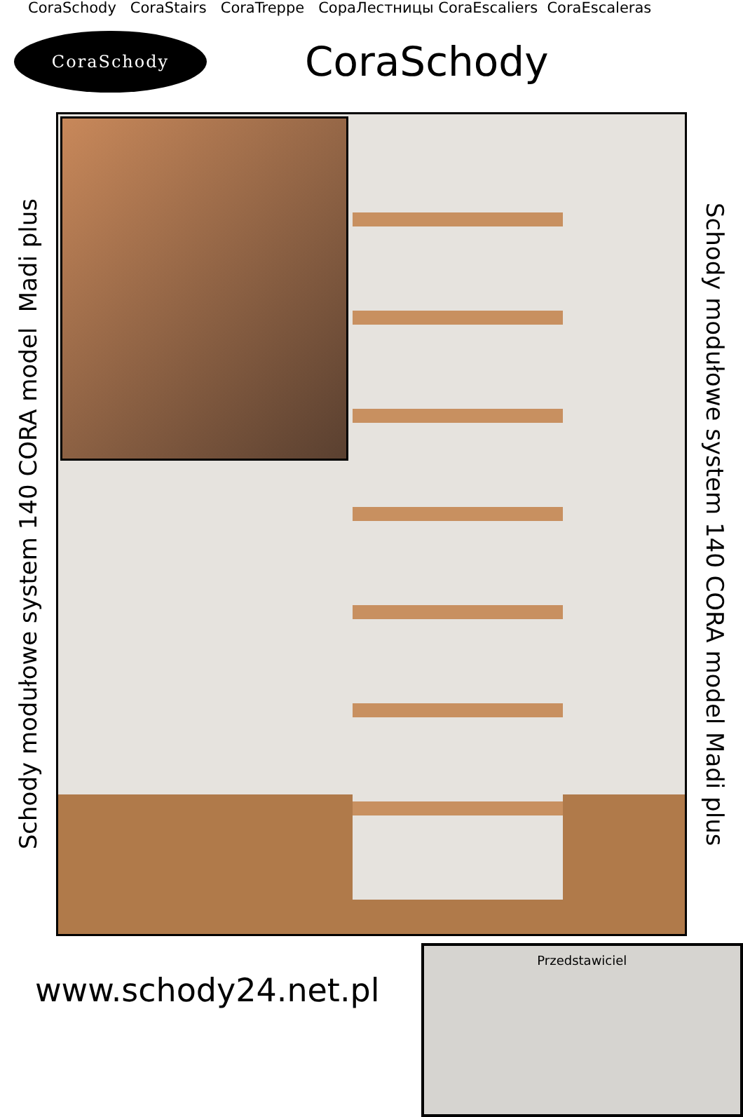CoraSchody CoraStairs CoraTreppe СораЛестницы CoraEscaliers CoraEscaleras
CoraSchody
CoraSchody
Schody modułowe system 140 CORA model Madi plus
Schody modułowe system 140 CORA model Madi plus
www.schody24.net.pl
Przedstawiciel